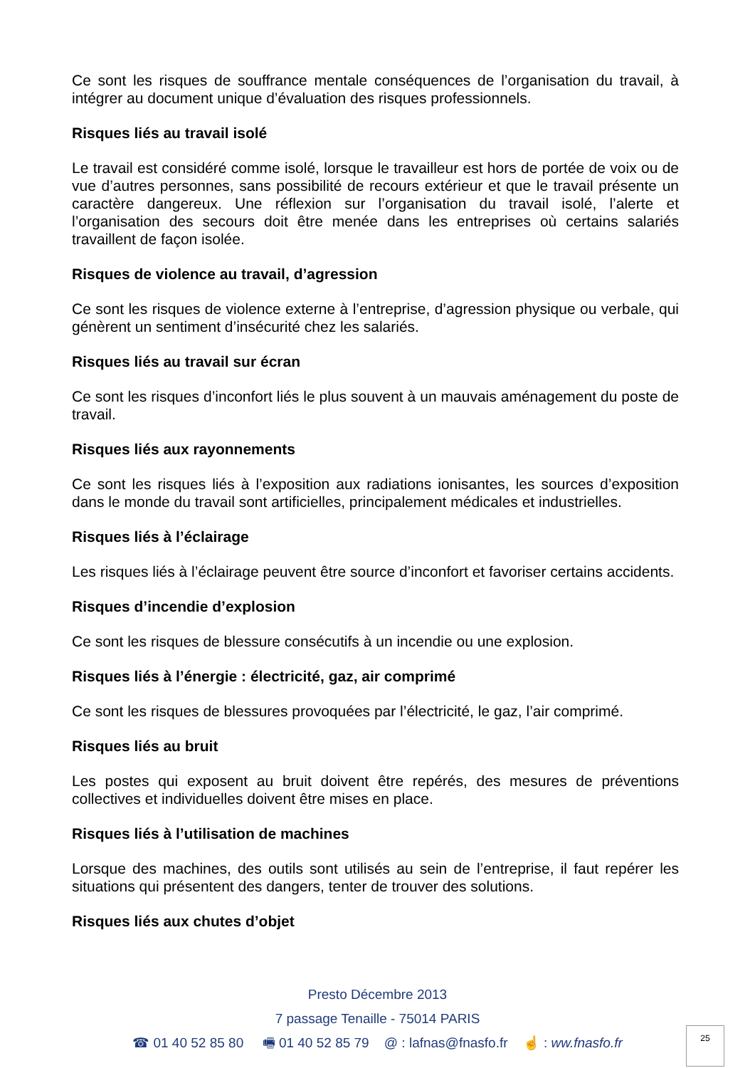Ce sont les risques de souffrance mentale conséquences de l’organisation du travail, à intégrer au document unique d’évaluation des risques professionnels.
Risques liés au travail isolé
Le travail est considéré comme isolé, lorsque le travailleur est hors de portée de voix ou de vue d’autres personnes, sans possibilité de recours extérieur et que le travail présente un caractère dangereux. Une réflexion sur l’organisation du travail isolé, l’alerte et l’organisation des secours doit être menée dans les entreprises où certains salariés travaillent de façon isolée.
Risques de violence au travail, d’agression
Ce sont les risques de violence externe à l’entreprise, d’agression physique ou verbale, qui génèrent un sentiment d’insécurité chez les salariés.
Risques liés au travail sur écran
Ce sont les risques d’inconfort liés le plus souvent à un mauvais aménagement du poste de travail.
Risques liés aux rayonnements
Ce sont les risques liés à l’exposition aux radiations ionisantes, les sources d’exposition dans le monde du travail sont artificielles, principalement médicales et industrielles.
Risques liés à l’éclairage
Les risques liés à l’éclairage peuvent être source d’inconfort et favoriser certains accidents.
Risques d’incendie d’explosion
Ce sont les risques de blessure consécutifs à un incendie ou une explosion.
Risques liés à l’énergie : électricité, gaz, air comprimé
Ce sont les risques de blessures provoquées par l’électricité, le gaz, l’air comprimé.
Risques liés au bruit
Les postes qui exposent au bruit doivent être repérés, des mesures de préventions collectives et individuelles doivent être mises en place.
Risques liés à l’utilisation de machines
Lorsque des machines, des outils sont utilisés au sein de l’entreprise, il faut repérer les situations qui présentent des dangers, tenter de trouver des solutions.
Risques liés aux chutes d’objet
Presto Décembre 2013
7 passage Tenaille - 75014 PARIS
☎ 01 40 52 85 80 🖷 01 40 52 85 79 @ : lafnas@fnasfo.fr ☝ : ww.fnasfo.fr
25